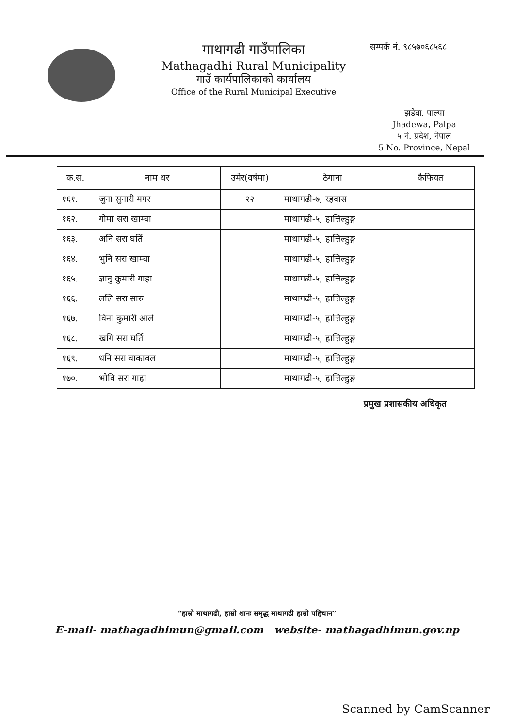माथागढी गाउँपालिका
Mathagadhi Rural Municipality
गाउँ कार्यपालिकाको कार्यालय
Office of the Rural Municipal Executive
सम्पर्क नं. ९८५७०६८५६८
झडेवा, पाल्पा
Jhadewa, Palpa
५ नं. प्रदेश, नेपाल
5 No. Province, Nepal
| क.स. | नाम थर | उमेर(वर्षमा) | ठेगाना | कैफियत |
| --- | --- | --- | --- | --- |
| १६१. | जुना सुनारी मगर | २२ | माथागढी-७, रहवास | |
| १६२. | गोमा सरा खाम्चा | | माथागढी-५, हात्तिल्हुङ्ग | |
| १६३. | अनि सरा घर्ति | | माथागढी-५, हात्तिल्हुङ्ग | |
| १६४. | भुनि सरा खाम्चा | | माथागढी-५, हात्तिल्हुङ्ग | |
| १६५. | ज्ञानु कुमारी गाहा | | माथागढी-५, हात्तिल्हुङ्ग | |
| १६६. | ललि सरा सारु | | माथागढी-५, हात्तिल्हुङ्ग | |
| १६७. | विना कुमारी आले | | माथागढी-५, हात्तिल्हुङ्ग | |
| १६८. | खगि सरा घर्ति | | माथागढी-५, हात्तिल्हुङ्ग | |
| १६९. | धनि सरा वाकावल | | माथागढी-५, हात्तिल्हुङ्ग | |
| १७०. | भोवि सरा गाहा | | माथागढी-५, हात्तिल्हुङ्ग | |
प्रमुख प्रशासकीय अधिकृत
“हाम्रो माथागढी, हाम्रो शानः समृद्ध माथागढी हाम्रो पहिचान”
E-mail- mathagadhimun@gmail.com website- mathagadhimun.gov.np
Scanned by CamScanner